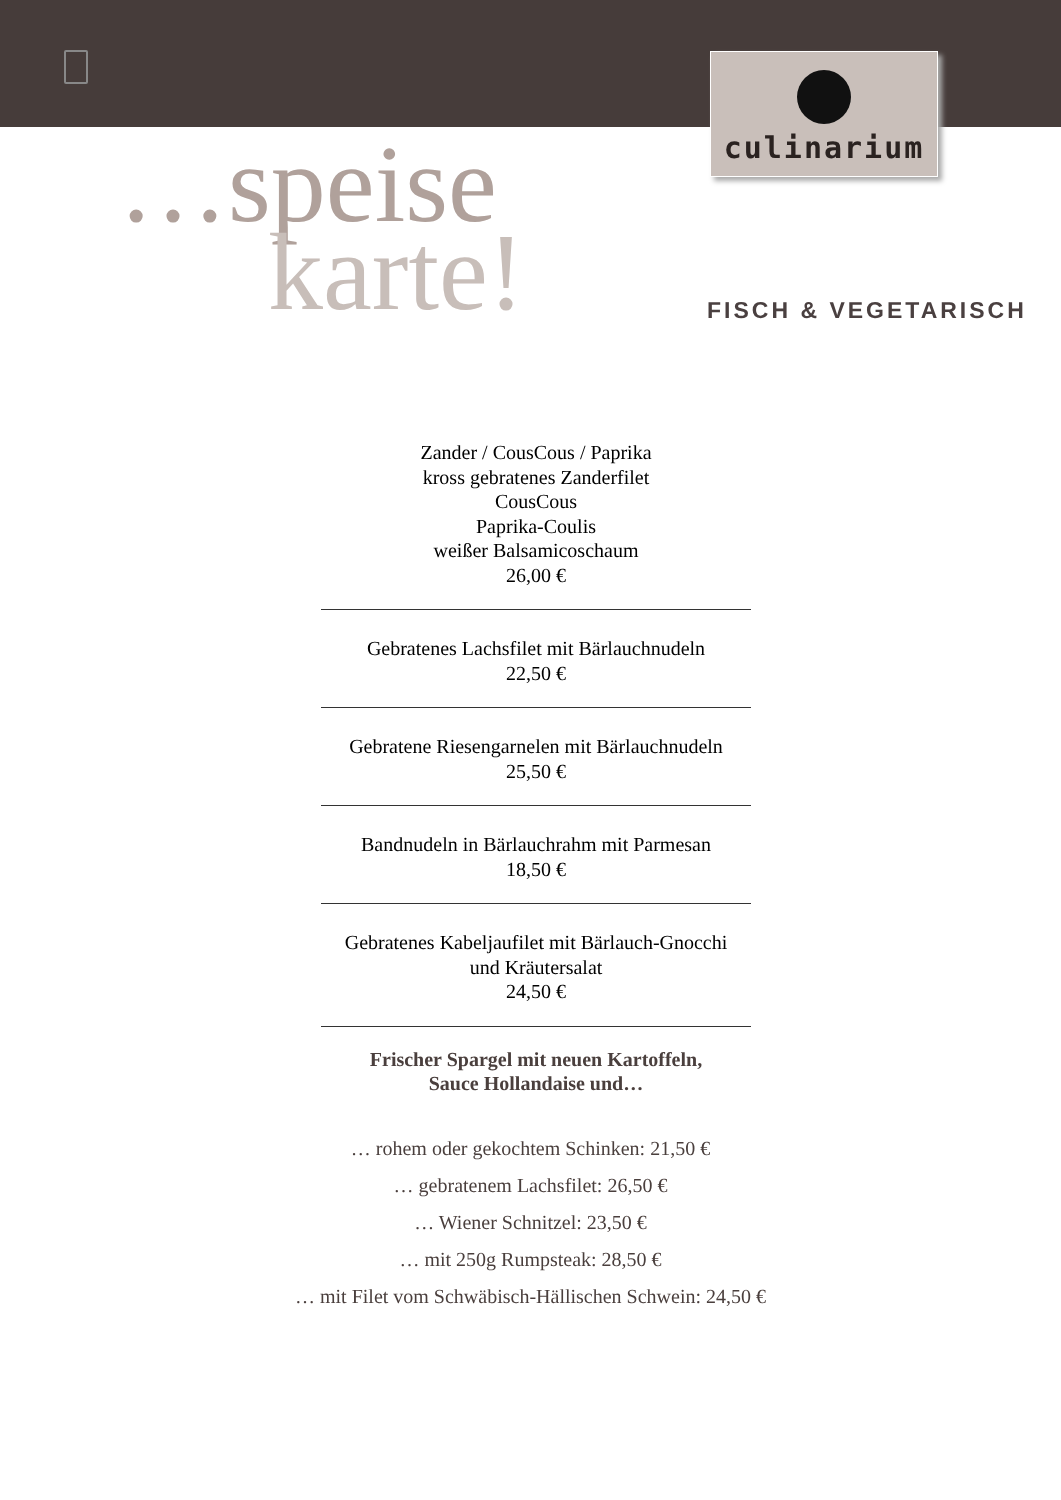culinarium
…speise
karte!
FISCH & VEGETARISCH
Zander / CousCous / Paprika
kross gebratenes Zanderfilet
CousCous
Paprika-Coulis
weißer Balsamicoschaum
26,00 €
Gebratenes Lachsfilet mit Bärlauchnudeln
22,50 €
Gebratene Riesengarnelen mit Bärlauchnudeln
25,50 €
Bandnudeln in Bärlauchrahm mit Parmesan
18,50 €
Gebratenes Kabeljaufilet mit Bärlauch-Gnocchi
und Kräutersalat
24,50 €
Frischer Spargel mit neuen Kartoffeln,
Sauce Hollandaise und…
… rohem oder gekochtem Schinken: 21,50 €
… gebratenem Lachsfilet: 26,50 €
… Wiener Schnitzel: 23,50 €
… mit 250g Rumpsteak: 28,50 €
… mit Filet vom Schwäbisch-Hällischen Schwein: 24,50 €